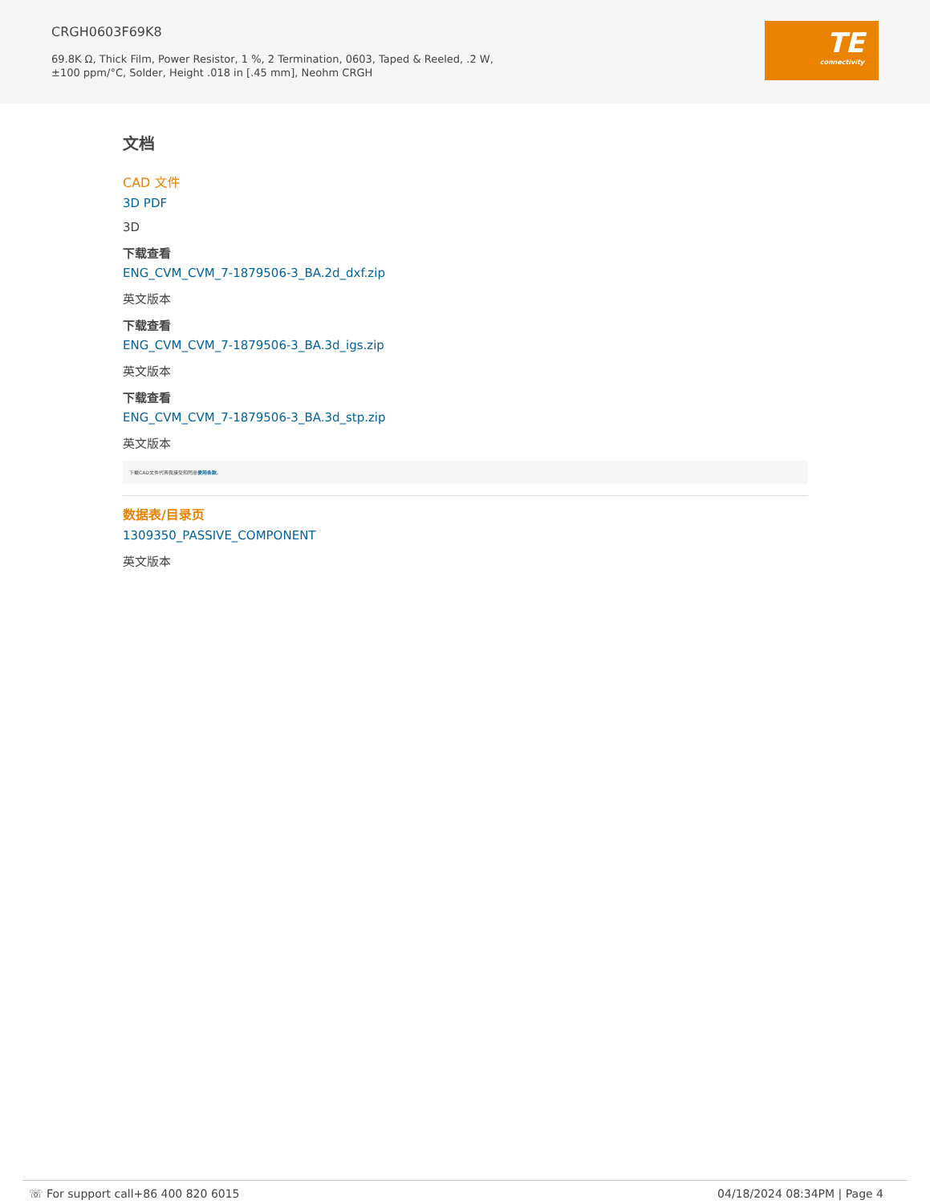CRGH0603F69K8
69.8K Ω, Thick Film, Power Resistor, 1 %, 2 Termination, 0603, Taped & Reeled, .2 W,
±100 ppm/°C, Solder, Height .018 in [.45 mm], Neohm CRGH
TE
connectivity
文档
CAD 文件
3D PDF
3D
下载查看
ENG_CVM_CVM_7-1879506-3_BA.2d_dxf.zip
英文版本
下载查看
ENG_CVM_CVM_7-1879506-3_BA.3d_igs.zip
英文版本
下载查看
ENG_CVM_CVM_7-1879506-3_BA.3d_stp.zip
英文版本
下载CAD文件代表我接受和同意使用条款。
数据表/目录页
1309350_PASSIVE_COMPONENT
英文版本
☏ For support call+86 400 820 6015 04/18/2024 08:34PM | Page 4